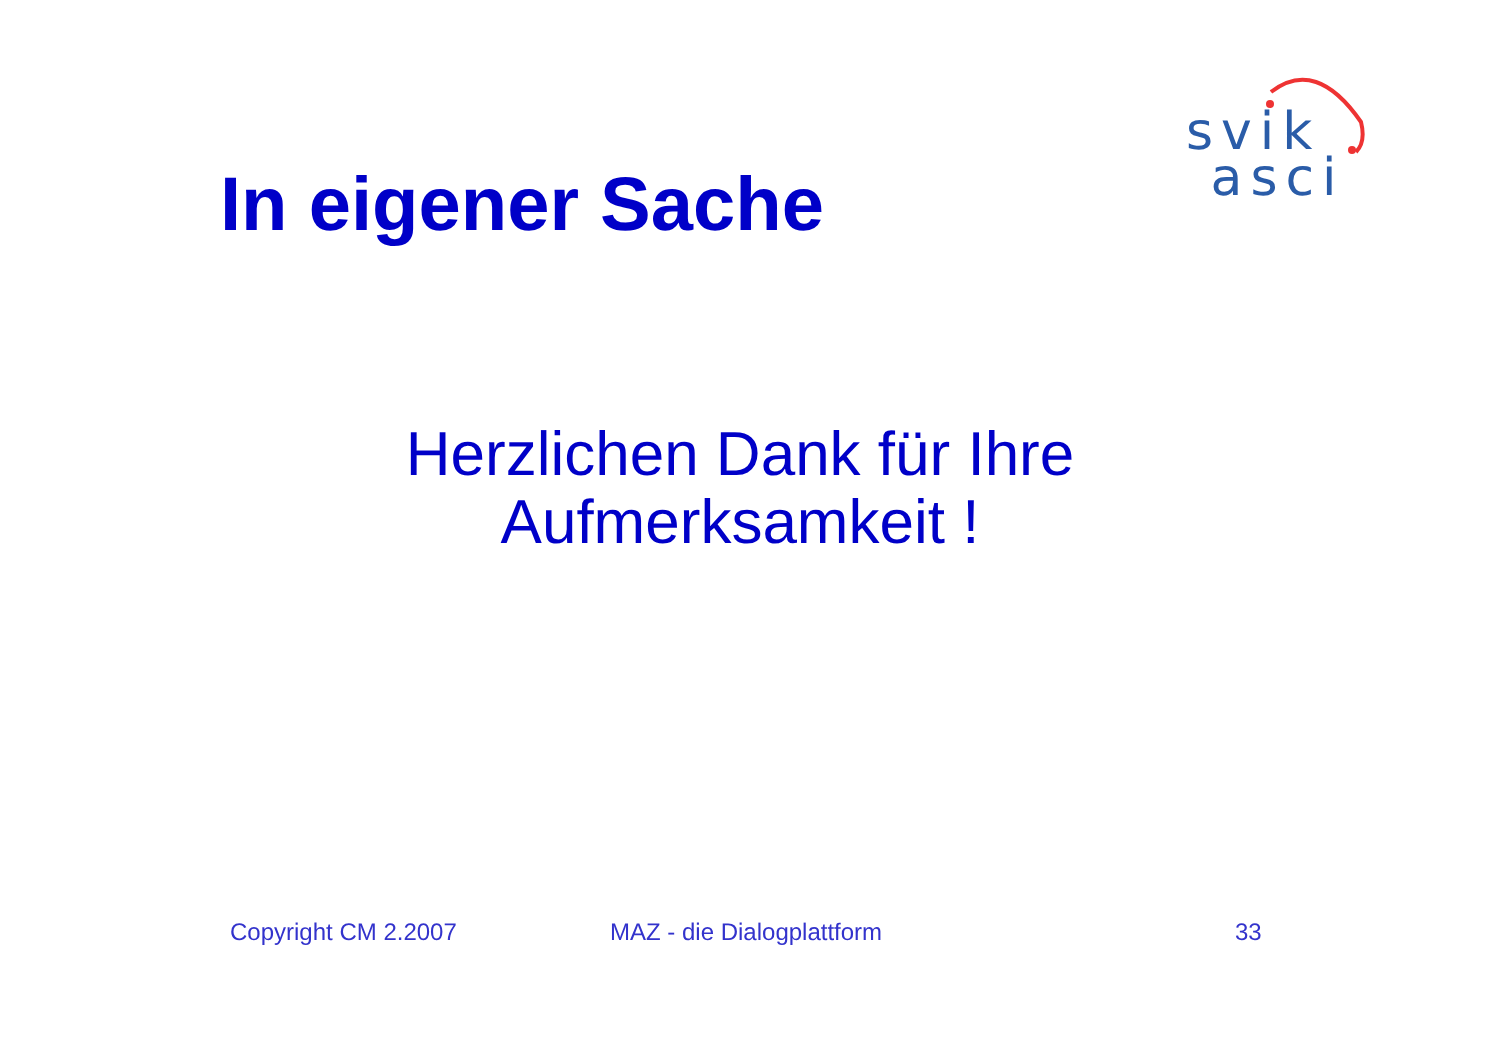svik
asci
In eigener Sache
Herzlichen Dank für Ihre
Aufmerksamkeit !
Copyright CM 2.2007 MAZ - die Dialogplattform 33